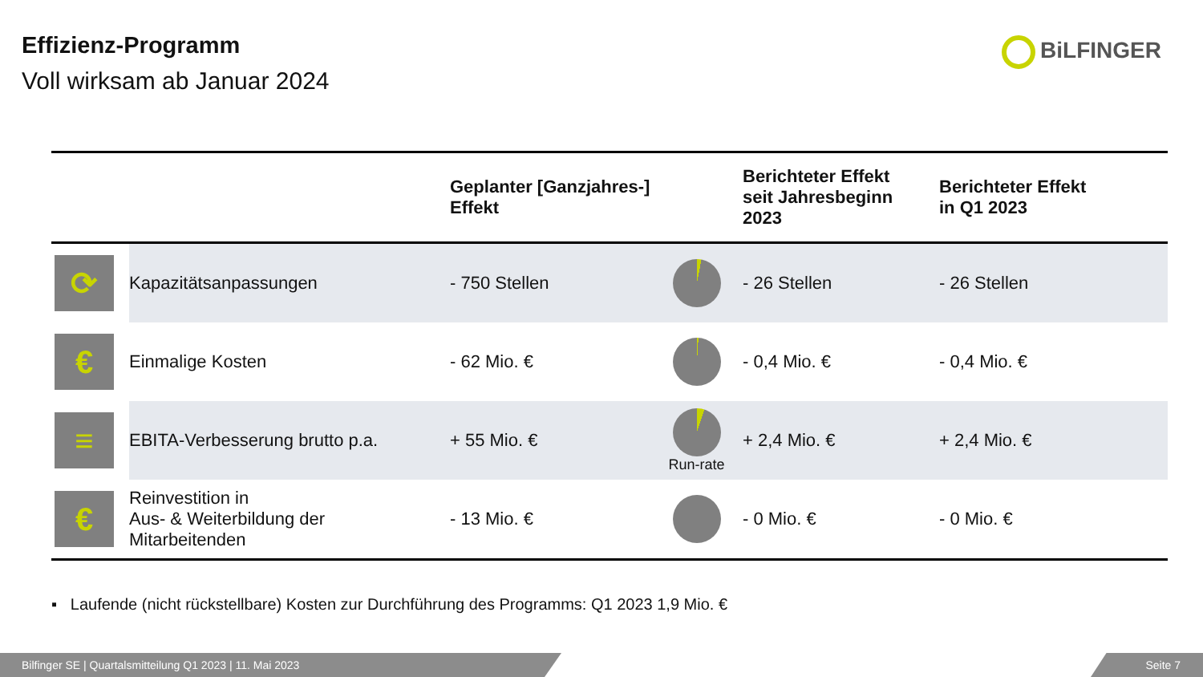Effizienz-Programm
Voll wirksam ab Januar 2024
BiLFINGER
| | | Geplanter [Ganzjahres-] Effekt | | Berichteter Effekt seit Jahresbeginn 2023 | Berichteter Effekt in Q1 2023 |
| --- | --- | --- | --- | --- | --- |
| ⟳ | Kapazitätsanpassungen | - 750 Stellen | | - 26 Stellen | - 26 Stellen |
| € | Einmalige Kosten | - 62 Mio. € | | - 0,4 Mio. € | - 0,4 Mio. € |
| ≡ | EBITA-Verbesserung brutto p.a. | + 55 Mio. € | Run-rate | + 2,4 Mio. € | + 2,4 Mio. € |
| € | Reinvestition in Aus- & Weiterbildung der Mitarbeitenden | - 13 Mio. € | | - 0 Mio. € | - 0 Mio. € |
▪ Laufende (nicht rückstellbare) Kosten zur Durchführung des Programms: Q1 2023 1,9 Mio. €
Bilfinger SE | Quartalsmitteilung Q1 2023 | 11. Mai 2023 Seite 7